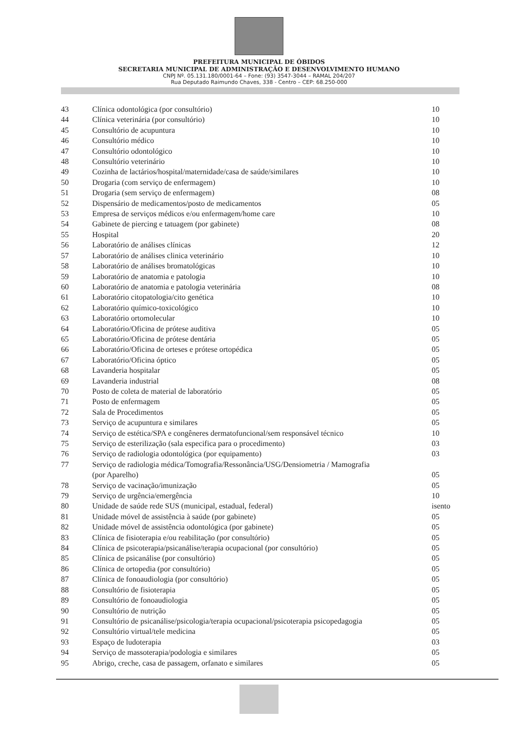PREFEITURA MUNICIPAL DE ÓBIDOS
SECRETARIA MUNICIPAL DE ADMINISTRAÇÃO E DESENVOLVIMENTO HUMANO
CNPJ Nº. 05.131.180/0001-64 – Fone: (93) 3547-3044 – RAMAL 204/207
Rua Deputado Raimundo Chaves, 338 - Centro – CEP: 68.250-000
| 43 | Clínica odontológica (por consultório) | 10 |
| 44 | Clínica veterinária (por consultório) | 10 |
| 45 | Consultório de acupuntura | 10 |
| 46 | Consultório médico | 10 |
| 47 | Consultório odontológico | 10 |
| 48 | Consultório veterinário | 10 |
| 49 | Cozinha de lactários/hospital/maternidade/casa de saúde/similares | 10 |
| 50 | Drogaria (com serviço de enfermagem) | 10 |
| 51 | Drogaria (sem serviço de enfermagem) | 08 |
| 52 | Dispensário de medicamentos/posto de medicamentos | 05 |
| 53 | Empresa de serviços médicos e/ou enfermagem/home care | 10 |
| 54 | Gabinete de piercing e tatuagem (por gabinete) | 08 |
| 55 | Hospital | 20 |
| 56 | Laboratório de análises clínicas | 12 |
| 57 | Laboratório de análises clinica veterinário | 10 |
| 58 | Laboratório de análises bromatológicas | 10 |
| 59 | Laboratório de anatomia e patologia | 10 |
| 60 | Laboratório de anatomia e patologia veterinária | 08 |
| 61 | Laboratório citopatologia/cito genética | 10 |
| 62 | Laboratório químico-toxicológico | 10 |
| 63 | Laboratório ortomolecular | 10 |
| 64 | Laboratório/Oficina de prótese auditiva | 05 |
| 65 | Laboratório/Oficina de prótese dentária | 05 |
| 66 | Laboratório/Oficina de orteses e prótese ortopédica | 05 |
| 67 | Laboratório/Oficina óptico | 05 |
| 68 | Lavanderia hospitalar | 05 |
| 69 | Lavanderia industrial | 08 |
| 70 | Posto de coleta de material de laboratório | 05 |
| 71 | Posto de enfermagem | 05 |
| 72 | Sala de Procedimentos | 05 |
| 73 | Serviço de acupuntura e similares | 05 |
| 74 | Serviço de estética/SPA e congêneres dermatofuncional/sem responsável técnico | 10 |
| 75 | Serviço de esterilização (sala especifica para o procedimento) | 03 |
| 76 | Serviço de radiologia odontológica (por equipamento) | 03 |
| 77 | Serviço de radiologia médica/Tomografia/Ressonância/USG/Densiometria / Mamografia (por Aparelho) | 05 |
| 78 | Serviço de vacinação/imunização | 05 |
| 79 | Serviço de urgência/emergência | 10 |
| 80 | Unidade de saúde rede SUS (municipal, estadual, federal) | isento |
| 81 | Unidade móvel de assistência à saúde (por gabinete) | 05 |
| 82 | Unidade móvel de assistência odontológica (por gabinete) | 05 |
| 83 | Clínica de fisioterapia e/ou reabilitação (por consultório) | 05 |
| 84 | Clínica de psicoterapia/psicanálise/terapia ocupacional (por consultório) | 05 |
| 85 | Clínica de psicanálise (por consultório) | 05 |
| 86 | Clínica de ortopedia (por consultório) | 05 |
| 87 | Clínica de fonoaudiologia (por consultório) | 05 |
| 88 | Consultório de fisioterapia | 05 |
| 89 | Consultório de fonoaudiologia | 05 |
| 90 | Consultório de nutrição | 05 |
| 91 | Consultório de psicanálise/psicologia/terapia ocupacional/psicoterapia psicopedagogia | 05 |
| 92 | Consultório virtual/tele medicina | 05 |
| 93 | Espaço de ludoterapia | 03 |
| 94 | Serviço de massoterapia/podologia e similares | 05 |
| 95 | Abrigo, creche, casa de passagem, orfanato e similares | 05 |